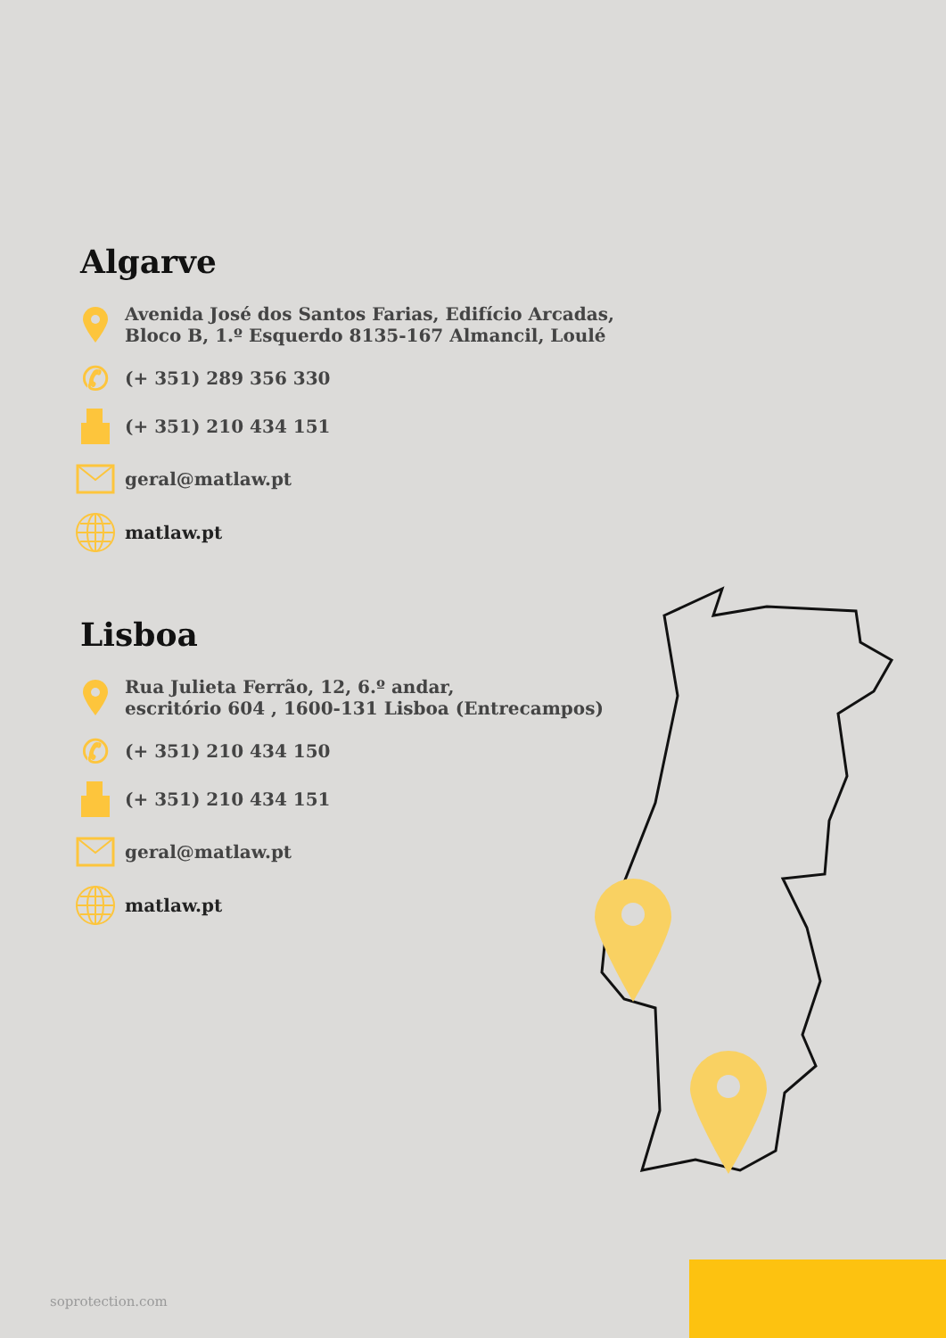Algarve
Avenida José dos Santos Farias, Edifício Arcadas,
Bloco B, 1.º Esquerdo 8135-167 Almancil, Loulé
✆
(+ 351) 289 356 330
(+ 351) 210 434 151
geral@matlaw.pt
matlaw.pt
Lisboa
Rua Julieta Ferrão, 12, 6.º andar,
escritório 604 , 1600-131 Lisboa (Entrecampos)
✆
(+ 351) 210 434 150
(+ 351) 210 434 151
geral@matlaw.pt
matlaw.pt
soprotection.com